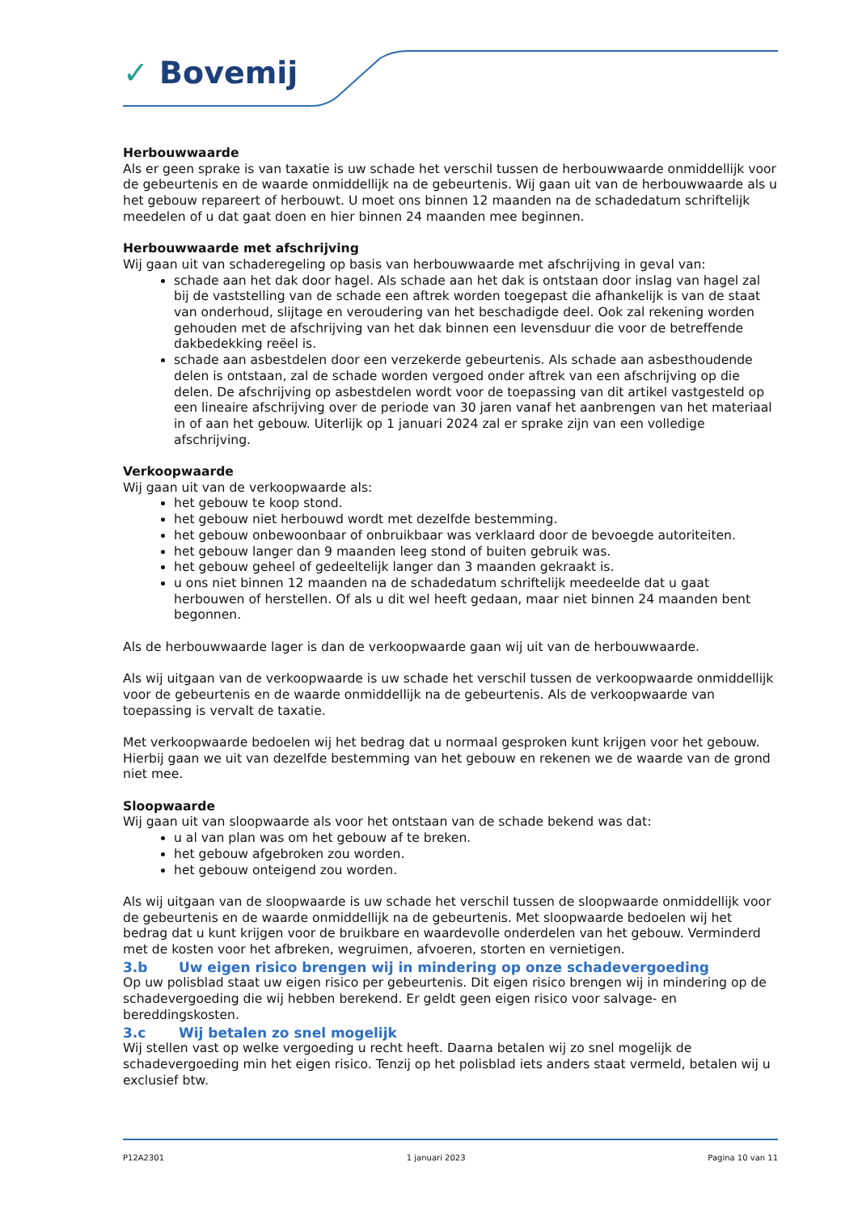✓ Bovemij
Herbouwwaarde
Als er geen sprake is van taxatie is uw schade het verschil tussen de herbouwwaarde onmiddellijk voor de gebeurtenis en de waarde onmiddellijk na de gebeurtenis. Wij gaan uit van de herbouwwaarde als u het gebouw repareert of herbouwt. U moet ons binnen 12 maanden na de schadedatum schriftelijk meedelen of u dat gaat doen en hier binnen 24 maanden mee beginnen.
Herbouwwaarde met afschrijving
Wij gaan uit van schaderegeling op basis van herbouwwaarde met afschrijving in geval van:
schade aan het dak door hagel. Als schade aan het dak is ontstaan door inslag van hagel zal bij de vaststelling van de schade een aftrek worden toegepast die afhankelijk is van de staat van onderhoud, slijtage en veroudering van het beschadigde deel. Ook zal rekening worden gehouden met de afschrijving van het dak binnen een levensduur die voor de betreffende dakbedekking reëel is.
schade aan asbestdelen door een verzekerde gebeurtenis. Als schade aan asbesthoudende delen is ontstaan, zal de schade worden vergoed onder aftrek van een afschrijving op die delen. De afschrijving op asbestdelen wordt voor de toepassing van dit artikel vastgesteld op een lineaire afschrijving over de periode van 30 jaren vanaf het aanbrengen van het materiaal in of aan het gebouw. Uiterlijk op 1 januari 2024 zal er sprake zijn van een volledige afschrijving.
Verkoopwaarde
Wij gaan uit van de verkoopwaarde als:
het gebouw te koop stond.
het gebouw niet herbouwd wordt met dezelfde bestemming.
het gebouw onbewoonbaar of onbruikbaar was verklaard door de bevoegde autoriteiten.
het gebouw langer dan 9 maanden leeg stond of buiten gebruik was.
het gebouw geheel of gedeeltelijk langer dan 3 maanden gekraakt is.
u ons niet binnen 12 maanden na de schadedatum schriftelijk meedeelde dat u gaat herbouwen of herstellen. Of als u dit wel heeft gedaan, maar niet binnen 24 maanden bent begonnen.
Als de herbouwwaarde lager is dan de verkoopwaarde gaan wij uit van de herbouwwaarde.
Als wij uitgaan van de verkoopwaarde is uw schade het verschil tussen de verkoopwaarde onmiddellijk voor de gebeurtenis en de waarde onmiddellijk na de gebeurtenis. Als de verkoopwaarde van toepassing is vervalt de taxatie.
Met verkoopwaarde bedoelen wij het bedrag dat u normaal gesproken kunt krijgen voor het gebouw. Hierbij gaan we uit van dezelfde bestemming van het gebouw en rekenen we de waarde van de grond niet mee.
Sloopwaarde
Wij gaan uit van sloopwaarde als voor het ontstaan van de schade bekend was dat:
u al van plan was om het gebouw af te breken.
het gebouw afgebroken zou worden.
het gebouw onteigend zou worden.
Als wij uitgaan van de sloopwaarde is uw schade het verschil tussen de sloopwaarde onmiddellijk voor de gebeurtenis en de waarde onmiddellijk na de gebeurtenis. Met sloopwaarde bedoelen wij het bedrag dat u kunt krijgen voor de bruikbare en waardevolle onderdelen van het gebouw. Verminderd met de kosten voor het afbreken, wegruimen, afvoeren, storten en vernietigen.
3.b Uw eigen risico brengen wij in mindering op onze schadevergoeding
Op uw polisblad staat uw eigen risico per gebeurtenis. Dit eigen risico brengen wij in mindering op de schadevergoeding die wij hebben berekend. Er geldt geen eigen risico voor salvage- en bereddingskosten.
3.c Wij betalen zo snel mogelijk
Wij stellen vast op welke vergoeding u recht heeft. Daarna betalen wij zo snel mogelijk de schadevergoeding min het eigen risico. Tenzij op het polisblad iets anders staat vermeld, betalen wij u exclusief btw.
P12A2301 1 januari 2023 Pagina 10 van 11